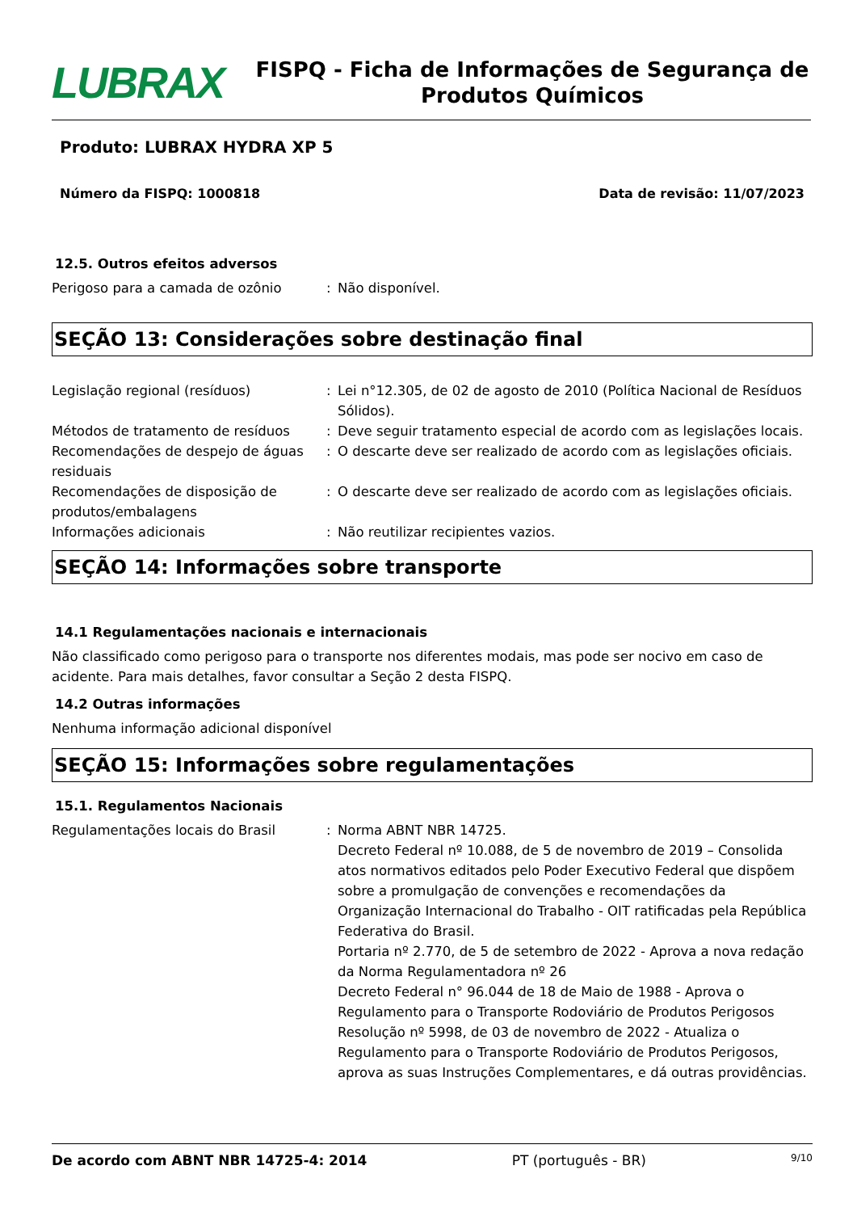LUBRAX
FISPQ - Ficha de Informações de Segurança de Produtos Químicos
Produto: LUBRAX HYDRA XP 5
Número da FISPQ: 1000818 Data de revisão: 11/07/2023
12.5. Outros efeitos adversos
Perigoso para a camada de ozônio : Não disponível.
SEÇÃO 13: Considerações sobre destinação final
Legislação regional (resíduos) : Lei n°12.305, de 02 de agosto de 2010 (Política Nacional de Resíduos Sólidos).
Métodos de tratamento de resíduos : Deve seguir tratamento especial de acordo com as legislações locais.
Recomendações de despejo de águas residuais
: O descarte deve ser realizado de acordo com as legislações oficiais.
Recomendações de disposição de produtos/embalagens
: O descarte deve ser realizado de acordo com as legislações oficiais.
Informações adicionais : Não reutilizar recipientes vazios.
SEÇÃO 14: Informações sobre transporte
14.1 Regulamentações nacionais e internacionais
Não classificado como perigoso para o transporte nos diferentes modais, mas pode ser nocivo em caso de acidente. Para mais detalhes, favor consultar a Seção 2 desta FISPQ.
14.2 Outras informações
Nenhuma informação adicional disponível
SEÇÃO 15: Informações sobre regulamentações
15.1. Regulamentos Nacionais
Regulamentações locais do Brasil : Norma ABNT NBR 14725.
Decreto Federal nº 10.088, de 5 de novembro de 2019 – Consolida atos normativos editados pelo Poder Executivo Federal que dispõem sobre a promulgação de convenções e recomendações da Organização Internacional do Trabalho - OIT ratificadas pela República Federativa do Brasil.
Portaria nº 2.770, de 5 de setembro de 2022 - Aprova a nova redação da Norma Regulamentadora nº 26
Decreto Federal n° 96.044 de 18 de Maio de 1988 - Aprova o Regulamento para o Transporte Rodoviário de Produtos Perigosos
Resolução nº 5998, de 03 de novembro de 2022 - Atualiza o Regulamento para o Transporte Rodoviário de Produtos Perigosos, aprova as suas Instruções Complementares, e dá outras providências.
De acordo com ABNT NBR 14725-4: 2014 PT (português - BR) 9/10